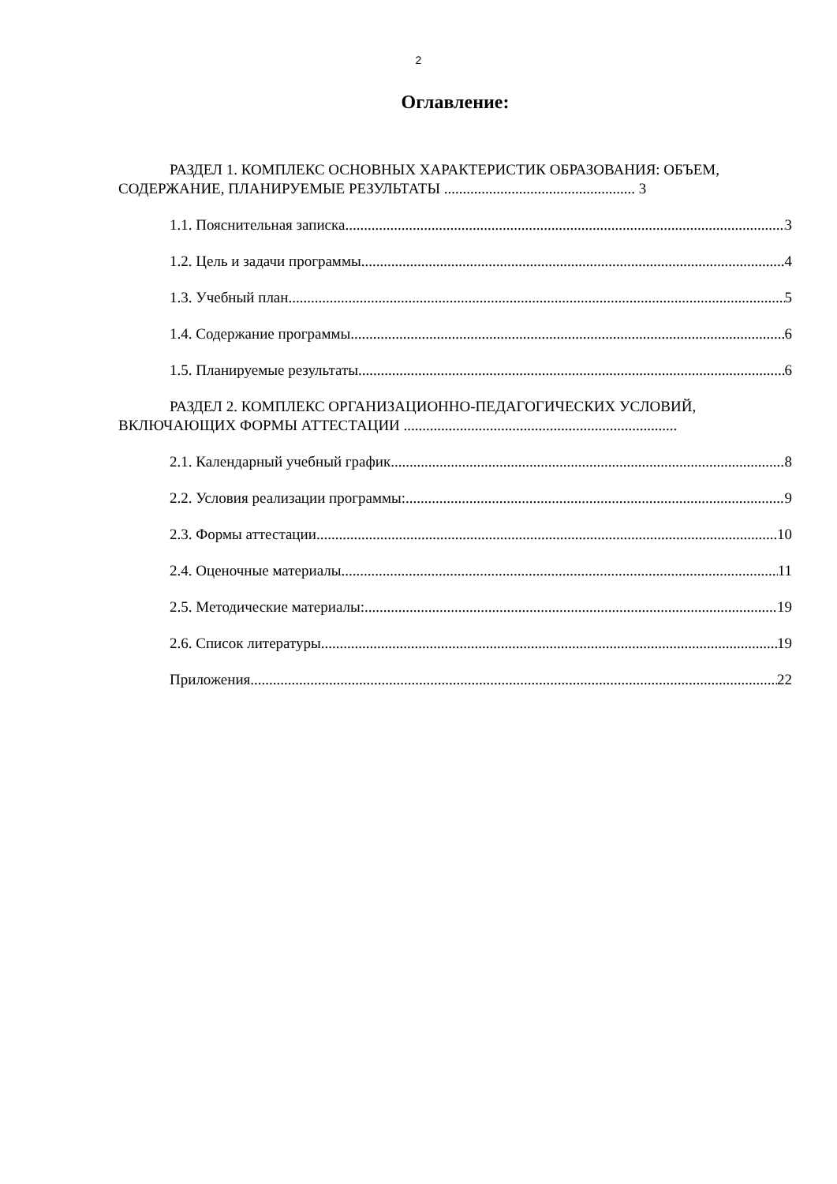2
Оглавление:
РАЗДЕЛ 1. КОМПЛЕКС ОСНОВНЫХ ХАРАКТЕРИСТИК ОБРАЗОВАНИЯ: ОБЪЕМ, СОДЕРЖАНИЕ, ПЛАНИРУЕМЫЕ РЕЗУЛЬТАТЫ ................................................... 3
1.1. Пояснительная записка 3
1.2. Цель и задачи программы 4
1.3. Учебный план 5
1.4. Содержание программы 6
1.5. Планируемые результаты 6
РАЗДЕЛ 2. КОМПЛЕКС ОРГАНИЗАЦИОННО-ПЕДАГОГИЧЕСКИХ УСЛОВИЙ, ВКЛЮЧАЮЩИХ ФОРМЫ АТТЕСТАЦИИ .........................................................................
2.1. Календарный учебный график 8
2.2. Условия реализации программы: 9
2.3. Формы аттестации 10
2.4. Оценочные материалы 11
2.5. Методические материалы: 19
2.6. Список литературы 19
Приложения 22